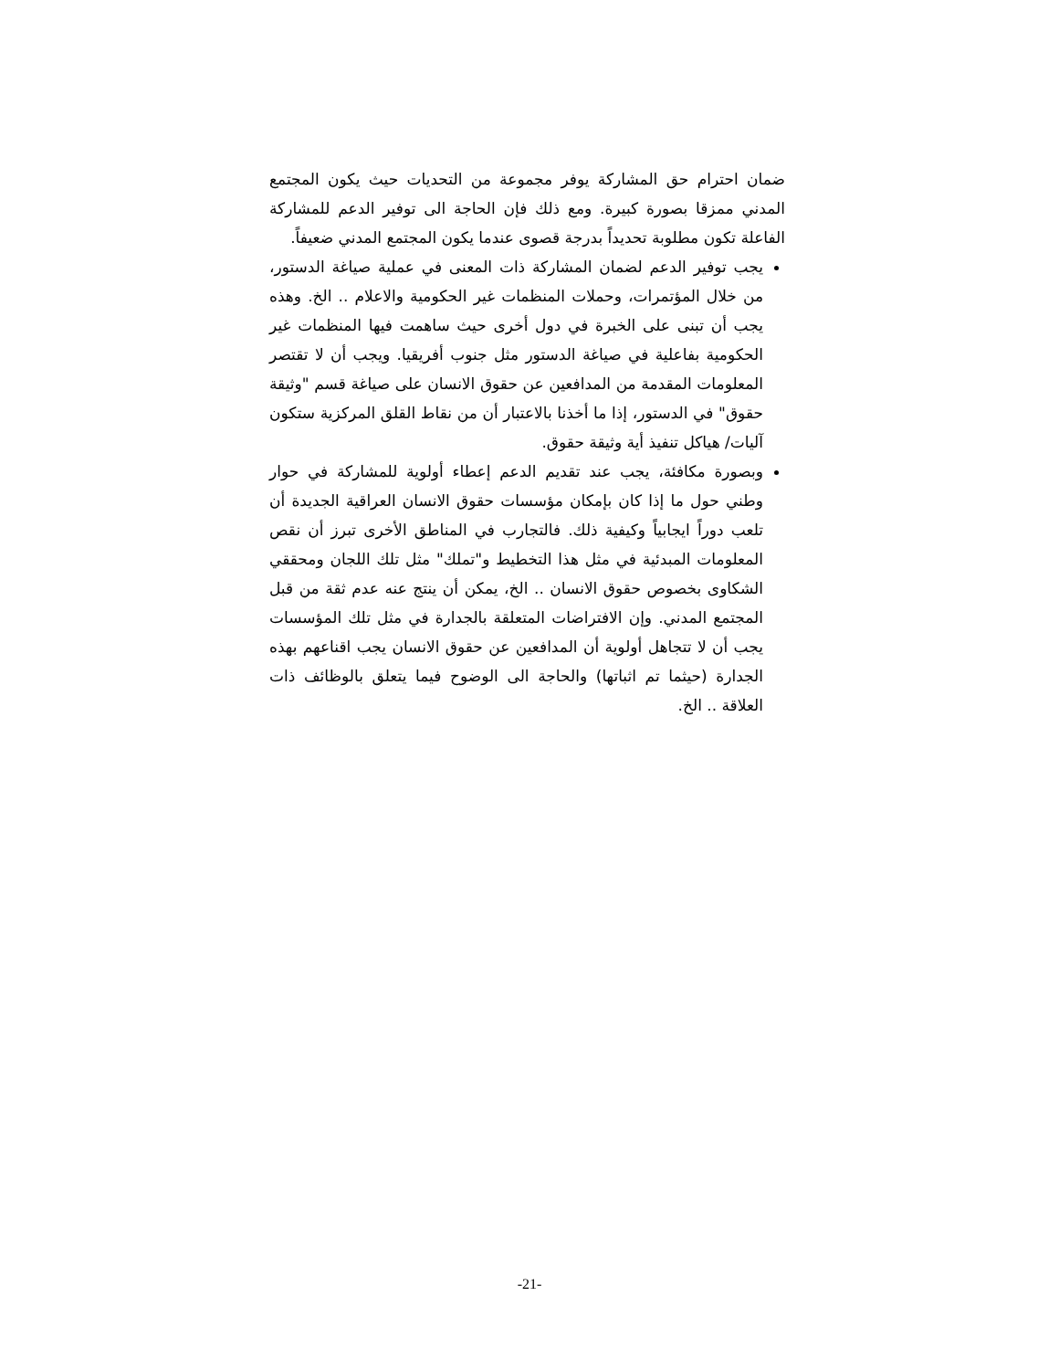ضمان احترام حق المشاركة يوفر مجموعة من التحديات حيث يكون المجتمع المدني ممزقا بصورة كبيرة. ومع ذلك فإن الحاجة الى توفير الدعم للمشاركة الفاعلة تكون مطلوبة تحديداً بدرجة قصوى عندما يكون المجتمع المدني ضعيفاً.
يجب توفير الدعم لضمان المشاركة ذات المعنى في عملية صياغة الدستور، من خلال المؤتمرات، وحملات المنظمات غير الحكومية والاعلام .. الخ. وهذه يجب أن تبنى على الخبرة في دول أخرى حيث ساهمت فيها المنظمات غير الحكومية بفاعلية في صياغة الدستور مثل جنوب أفريقيا. ويجب أن لا تقتصر المعلومات المقدمة من المدافعين عن حقوق الانسان على صياغة قسم "وثيقة حقوق" في الدستور، إذا ما أخذنا بالاعتبار أن من نقاط القلق المركزية ستكون آليات/ هياكل تنفيذ أية وثيقة حقوق.
وبصورة مكافئة، يجب عند تقديم الدعم إعطاء أولوية للمشاركة في حوار وطني حول ما إذا كان بإمكان مؤسسات حقوق الانسان العراقية الجديدة أن تلعب دوراً ايجابياً وكيفية ذلك. فالتجارب في المناطق الأخرى تبرز أن نقص المعلومات المبدئية في مثل هذا التخطيط و"تملك" مثل تلك اللجان ومحققي الشكاوى بخصوص حقوق الانسان .. الخ، يمكن أن ينتج عنه عدم ثقة من قبل المجتمع المدني. وإن الافتراضات المتعلقة بالجدارة في مثل تلك المؤسسات يجب أن لا تتجاهل أولوية أن المدافعين عن حقوق الانسان يجب اقناعهم بهذه الجدارة (حيثما تم اثباتها) والحاجة الى الوضوح فيما يتعلق بالوظائف ذات العلاقة .. الخ.
-21-